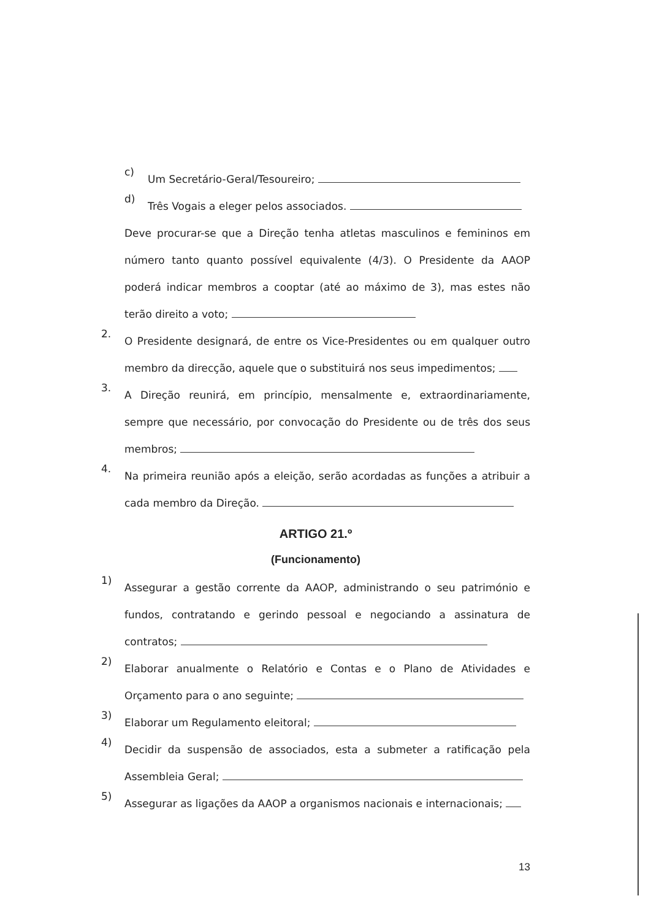c)
Um Secretário-Geral/Tesoureiro;
d)
Três Vogais a eleger pelos associados.
Deve procurar-se que a Direção tenha atletas masculinos e femininos em número tanto quanto possível equivalente (4/3). O Presidente da AAOP poderá indicar membros a cooptar (até ao máximo de 3), mas estes não terão direito a voto;
2.
O Presidente designará, de entre os Vice-Presidentes ou em qualquer outro membro da direcção, aquele que o substituirá nos seus impedimentos;
3.
A Direção reunirá, em princípio, mensalmente e, extraordinariamente, sempre que necessário, por convocação do Presidente ou de três dos seus membros;
4.
Na primeira reunião após a eleição, serão acordadas as funções a atribuir a cada membro da Direção.
ARTIGO 21.º
(Funcionamento)
1)
Assegurar a gestão corrente da AAOP, administrando o seu património e fundos, contratando e gerindo pessoal e negociando a assinatura de contratos;
2)
Elaborar anualmente o Relatório e Contas e o Plano de Atividades e Orçamento para o ano seguinte;
3)
Elaborar um Regulamento eleitoral;
4)
Decidir da suspensão de associados, esta a submeter a ratificação pela Assembleia Geral;
5)
Assegurar as ligações da AAOP a organismos nacionais e internacionais;
13